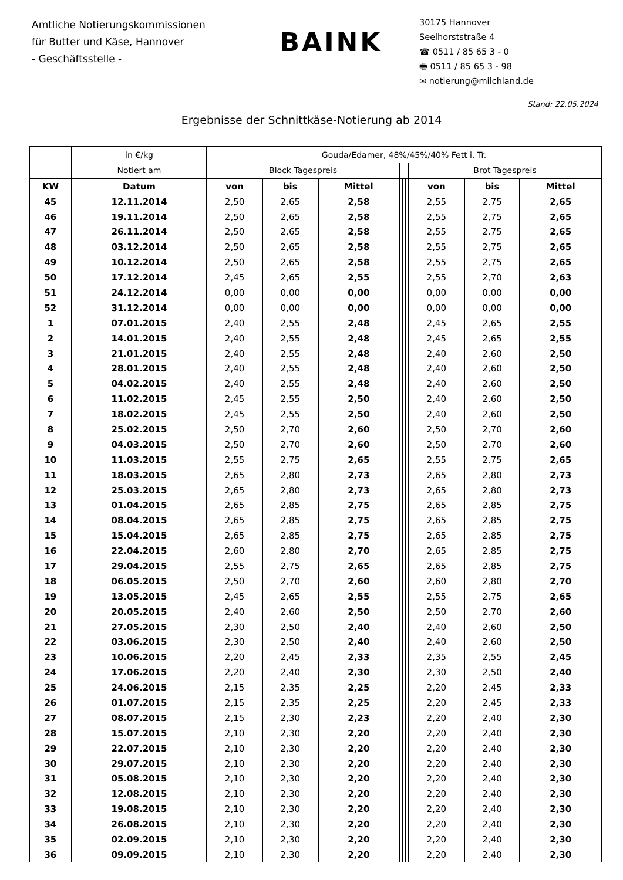Amtliche Notierungskommissionen
für Butter und Käse, Hannover
- Geschäftsstelle -
BAINK
30175 Hannover
Seelhorststraße 4
☎ 0511 / 85 65 3 - 0
🖷 0511 / 85 65 3 - 98
✉ notierung@milchland.de
Stand: 22.05.2024
Ergebnisse der Schnittkäse-Notierung ab 2014
| | in €/kg | Gouda/Edamer, 48%/45%/40% Fett i. Tr. | | | | | | | | |
| | Notiert am | Block Tagespreis | | | | | | Brot Tagespreis | | |
| KW | Datum | von | bis | Mittel | | | | von | bis | Mittel |
| 45 | 12.11.2014 | 2,50 | 2,65 | 2,58 | | | | 2,55 | 2,75 | 2,65 |
| 46 | 19.11.2014 | 2,50 | 2,65 | 2,58 | | | | 2,55 | 2,75 | 2,65 |
| 47 | 26.11.2014 | 2,50 | 2,65 | 2,58 | | | | 2,55 | 2,75 | 2,65 |
| 48 | 03.12.2014 | 2,50 | 2,65 | 2,58 | | | | 2,55 | 2,75 | 2,65 |
| 49 | 10.12.2014 | 2,50 | 2,65 | 2,58 | | | | 2,55 | 2,75 | 2,65 |
| 50 | 17.12.2014 | 2,45 | 2,65 | 2,55 | | | | 2,55 | 2,70 | 2,63 |
| 51 | 24.12.2014 | 0,00 | 0,00 | 0,00 | | | | 0,00 | 0,00 | 0,00 |
| 52 | 31.12.2014 | 0,00 | 0,00 | 0,00 | | | | 0,00 | 0,00 | 0,00 |
| 1 | 07.01.2015 | 2,40 | 2,55 | 2,48 | | | | 2,45 | 2,65 | 2,55 |
| 2 | 14.01.2015 | 2,40 | 2,55 | 2,48 | | | | 2,45 | 2,65 | 2,55 |
| 3 | 21.01.2015 | 2,40 | 2,55 | 2,48 | | | | 2,40 | 2,60 | 2,50 |
| 4 | 28.01.2015 | 2,40 | 2,55 | 2,48 | | | | 2,40 | 2,60 | 2,50 |
| 5 | 04.02.2015 | 2,40 | 2,55 | 2,48 | | | | 2,40 | 2,60 | 2,50 |
| 6 | 11.02.2015 | 2,45 | 2,55 | 2,50 | | | | 2,40 | 2,60 | 2,50 |
| 7 | 18.02.2015 | 2,45 | 2,55 | 2,50 | | | | 2,40 | 2,60 | 2,50 |
| 8 | 25.02.2015 | 2,50 | 2,70 | 2,60 | | | | 2,50 | 2,70 | 2,60 |
| 9 | 04.03.2015 | 2,50 | 2,70 | 2,60 | | | | 2,50 | 2,70 | 2,60 |
| 10 | 11.03.2015 | 2,55 | 2,75 | 2,65 | | | | 2,55 | 2,75 | 2,65 |
| 11 | 18.03.2015 | 2,65 | 2,80 | 2,73 | | | | 2,65 | 2,80 | 2,73 |
| 12 | 25.03.2015 | 2,65 | 2,80 | 2,73 | | | | 2,65 | 2,80 | 2,73 |
| 13 | 01.04.2015 | 2,65 | 2,85 | 2,75 | | | | 2,65 | 2,85 | 2,75 |
| 14 | 08.04.2015 | 2,65 | 2,85 | 2,75 | | | | 2,65 | 2,85 | 2,75 |
| 15 | 15.04.2015 | 2,65 | 2,85 | 2,75 | | | | 2,65 | 2,85 | 2,75 |
| 16 | 22.04.2015 | 2,60 | 2,80 | 2,70 | | | | 2,65 | 2,85 | 2,75 |
| 17 | 29.04.2015 | 2,55 | 2,75 | 2,65 | | | | 2,65 | 2,85 | 2,75 |
| 18 | 06.05.2015 | 2,50 | 2,70 | 2,60 | | | | 2,60 | 2,80 | 2,70 |
| 19 | 13.05.2015 | 2,45 | 2,65 | 2,55 | | | | 2,55 | 2,75 | 2,65 |
| 20 | 20.05.2015 | 2,40 | 2,60 | 2,50 | | | | 2,50 | 2,70 | 2,60 |
| 21 | 27.05.2015 | 2,30 | 2,50 | 2,40 | | | | 2,40 | 2,60 | 2,50 |
| 22 | 03.06.2015 | 2,30 | 2,50 | 2,40 | | | | 2,40 | 2,60 | 2,50 |
| 23 | 10.06.2015 | 2,20 | 2,45 | 2,33 | | | | 2,35 | 2,55 | 2,45 |
| 24 | 17.06.2015 | 2,20 | 2,40 | 2,30 | | | | 2,30 | 2,50 | 2,40 |
| 25 | 24.06.2015 | 2,15 | 2,35 | 2,25 | | | | 2,20 | 2,45 | 2,33 |
| 26 | 01.07.2015 | 2,15 | 2,35 | 2,25 | | | | 2,20 | 2,45 | 2,33 |
| 27 | 08.07.2015 | 2,15 | 2,30 | 2,23 | | | | 2,20 | 2,40 | 2,30 |
| 28 | 15.07.2015 | 2,10 | 2,30 | 2,20 | | | | 2,20 | 2,40 | 2,30 |
| 29 | 22.07.2015 | 2,10 | 2,30 | 2,20 | | | | 2,20 | 2,40 | 2,30 |
| 30 | 29.07.2015 | 2,10 | 2,30 | 2,20 | | | | 2,20 | 2,40 | 2,30 |
| 31 | 05.08.2015 | 2,10 | 2,30 | 2,20 | | | | 2,20 | 2,40 | 2,30 |
| 32 | 12.08.2015 | 2,10 | 2,30 | 2,20 | | | | 2,20 | 2,40 | 2,30 |
| 33 | 19.08.2015 | 2,10 | 2,30 | 2,20 | | | | 2,20 | 2,40 | 2,30 |
| 34 | 26.08.2015 | 2,10 | 2,30 | 2,20 | | | | 2,20 | 2,40 | 2,30 |
| 35 | 02.09.2015 | 2,10 | 2,30 | 2,20 | | | | 2,20 | 2,40 | 2,30 |
| 36 | 09.09.2015 | 2,10 | 2,30 | 2,20 | | | | 2,20 | 2,40 | 2,30 |